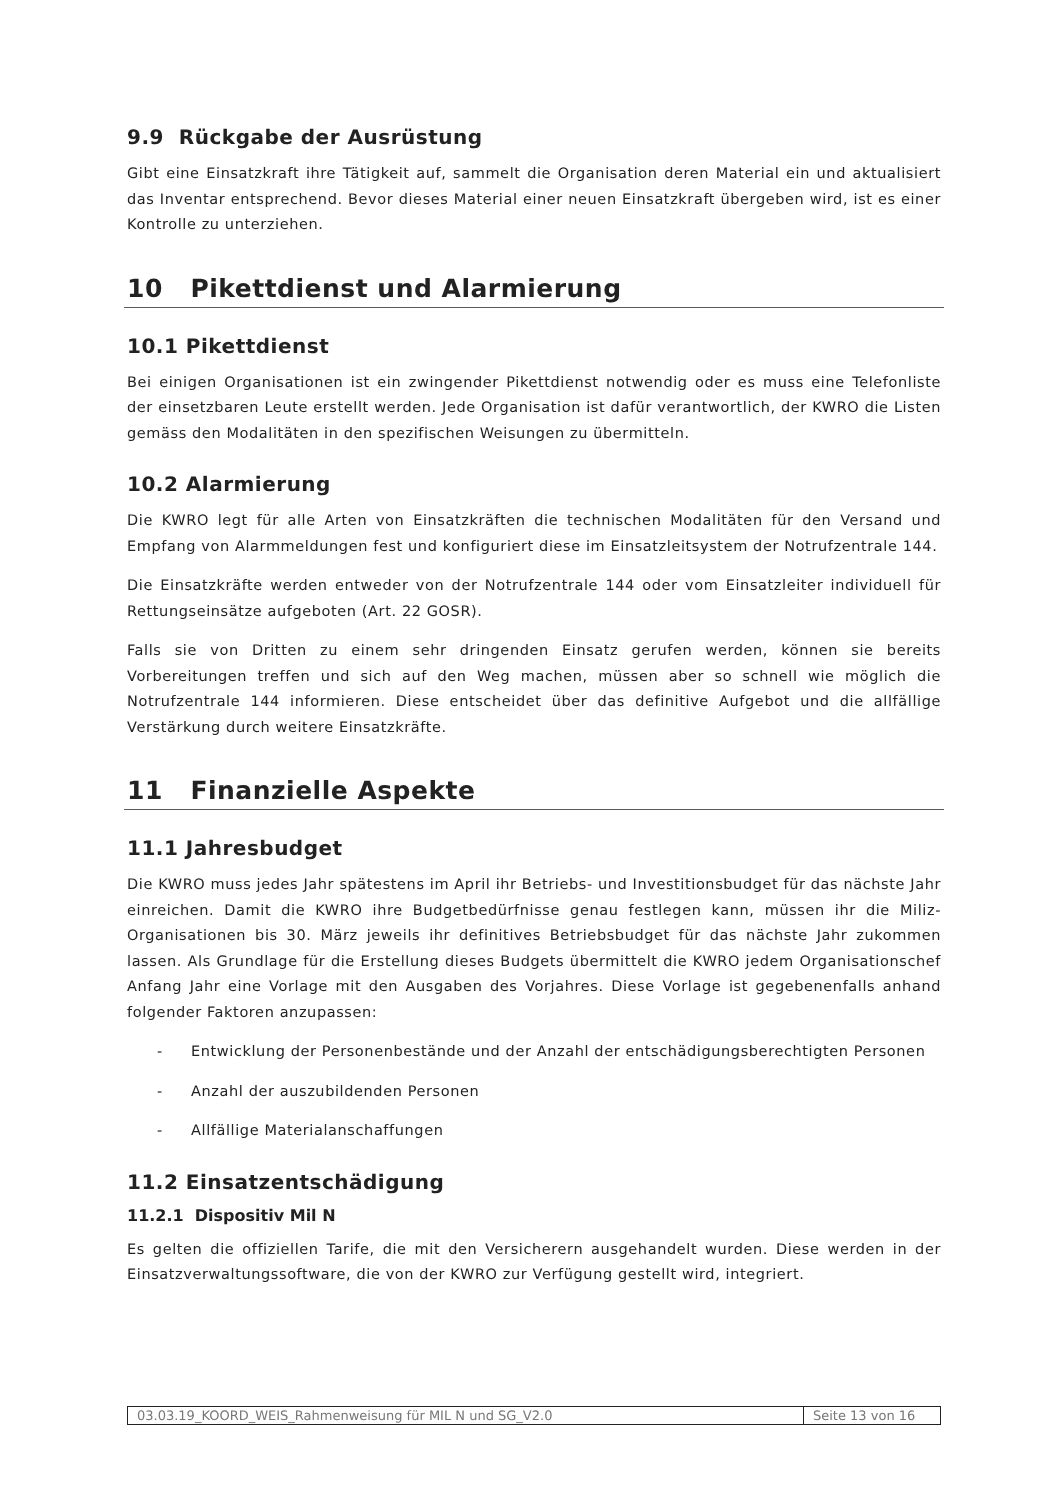9.9 Rückgabe der Ausrüstung
Gibt eine Einsatzkraft ihre Tätigkeit auf, sammelt die Organisation deren Material ein und aktualisiert das Inventar entsprechend. Bevor dieses Material einer neuen Einsatzkraft übergeben wird, ist es einer Kontrolle zu unterziehen.
10 Pikettdienst und Alarmierung
10.1 Pikettdienst
Bei einigen Organisationen ist ein zwingender Pikettdienst notwendig oder es muss eine Telefonliste der einsetzbaren Leute erstellt werden. Jede Organisation ist dafür verantwortlich, der KWRO die Listen gemäss den Modalitäten in den spezifischen Weisungen zu übermitteln.
10.2 Alarmierung
Die KWRO legt für alle Arten von Einsatzkräften die technischen Modalitäten für den Versand und Empfang von Alarmmeldungen fest und konfiguriert diese im Einsatzleitsystem der Notrufzentrale 144.
Die Einsatzkräfte werden entweder von der Notrufzentrale 144 oder vom Einsatzleiter individuell für Rettungseinsätze aufgeboten (Art. 22 GOSR).
Falls sie von Dritten zu einem sehr dringenden Einsatz gerufen werden, können sie bereits Vorbereitungen treffen und sich auf den Weg machen, müssen aber so schnell wie möglich die Notrufzentrale 144 informieren. Diese entscheidet über das definitive Aufgebot und die allfällige Verstärkung durch weitere Einsatzkräfte.
11 Finanzielle Aspekte
11.1 Jahresbudget
Die KWRO muss jedes Jahr spätestens im April ihr Betriebs- und Investitionsbudget für das nächste Jahr einreichen. Damit die KWRO ihre Budgetbedürfnisse genau festlegen kann, müssen ihr die Miliz-Organisationen bis 30. März jeweils ihr definitives Betriebsbudget für das nächste Jahr zukommen lassen. Als Grundlage für die Erstellung dieses Budgets übermittelt die KWRO jedem Organisationschef Anfang Jahr eine Vorlage mit den Ausgaben des Vorjahres. Diese Vorlage ist gegebenenfalls anhand folgender Faktoren anzupassen:
- Entwicklung der Personenbestände und der Anzahl der entschädigungsberechtigten Personen
- Anzahl der auszubildenden Personen
- Allfällige Materialanschaffungen
11.2 Einsatzentschädigung
11.2.1 Dispositiv Mil N
Es gelten die offiziellen Tarife, die mit den Versicherern ausgehandelt wurden. Diese werden in der Einsatzverwaltungssoftware, die von der KWRO zur Verfügung gestellt wird, integriert.
| 03.03.19_KOORD_WEIS_Rahmenweisung für MIL N und SG_V2.0 | Seite 13 von 16 |